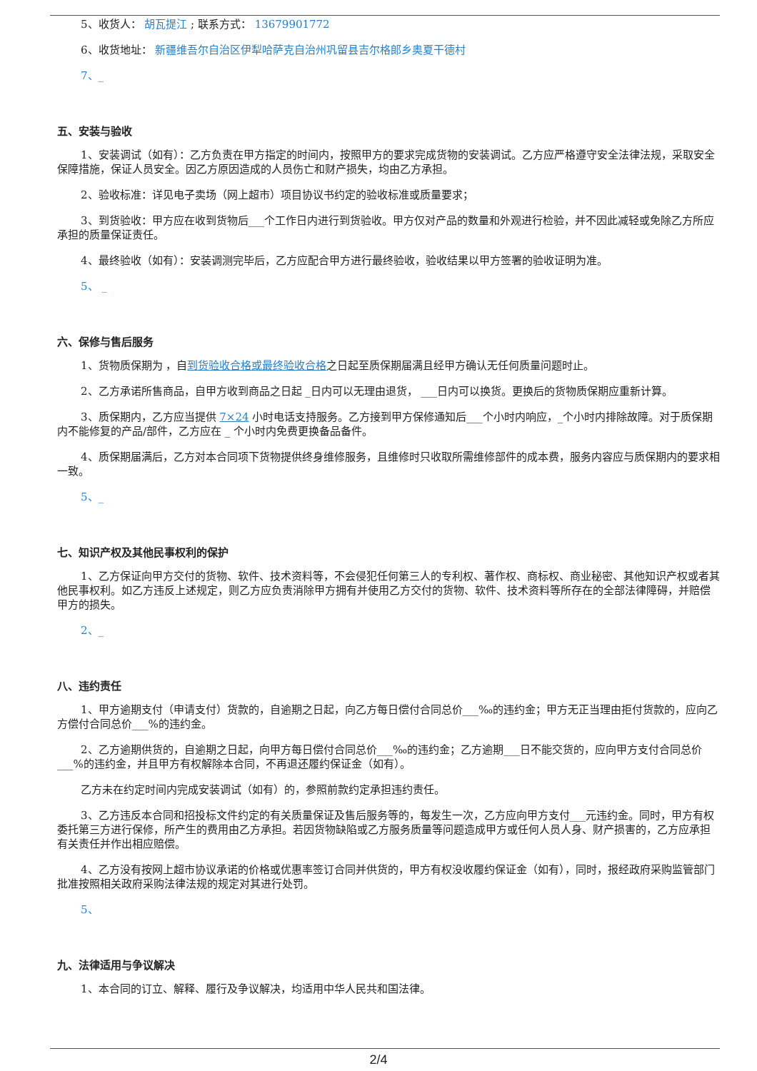5、收货人： 胡瓦提江 ; 联系方式： 13679901772
6、收货地址： 新疆维吾尔自治区伊犁哈萨克自治州巩留县吉尔格郎乡奥夏干德村
7、_
五、安装与验收
1、安装调试（如有）：乙方负责在甲方指定的时间内，按照甲方的要求完成货物的安装调试。乙方应严格遵守安全法律法规，采取安全保障措施，保证人员安全。因乙方原因造成的人员伤亡和财产损失，均由乙方承担。
2、验收标准：详见电子卖场（网上超市）项目协议书约定的验收标准或质量要求；
3、到货验收：甲方应在收到货物后___个工作日内进行到货验收。甲方仅对产品的数量和外观进行检验，并不因此减轻或免除乙方所应承担的质量保证责任。
4、最终验收（如有）：安装调测完毕后，乙方应配合甲方进行最终验收，验收结果以甲方签署的验收证明为准。
5、 _
六、保修与售后服务
1、货物质保期为 ，自到货验收合格或最终验收合格之日起至质保期届满且经甲方确认无任何质量问题时止。
2、乙方承诺所售商品，自甲方收到商品之日起 _日内可以无理由退货， ___日内可以换货。更换后的货物质保期应重新计算。
3、质保期内，乙方应当提供 7×24 小时电话支持服务。乙方接到甲方保修通知后___个小时内响应，_个小时内排除故障。对于质保期内不能修复的产品/部件，乙方应在 _ 个小时内免费更换备品备件。
4、质保期届满后，乙方对本合同项下货物提供终身维修服务，且维修时只收取所需维修部件的成本费，服务内容应与质保期内的要求相一致。
5、_
七、知识产权及其他民事权利的保护
1、乙方保证向甲方交付的货物、软件、技术资料等，不会侵犯任何第三人的专利权、著作权、商标权、商业秘密、其他知识产权或者其他民事权利。如乙方违反上述规定，则乙方应负责消除甲方拥有并使用乙方交付的货物、软件、技术资料等所存在的全部法律障碍，并赔偿甲方的损失。
2、_
八、违约责任
1、甲方逾期支付（申请支付）货款的，自逾期之日起，向乙方每日偿付合同总价___‰的违约金；甲方无正当理由拒付货款的，应向乙方偿付合同总价___%的违约金。
2、乙方逾期供货的，自逾期之日起，向甲方每日偿付合同总价___‰的违约金；乙方逾期___日不能交货的，应向甲方支付合同总价___%的违约金，并且甲方有权解除本合同，不再退还履约保证金（如有）。
乙方未在约定时间内完成安装调试（如有）的，参照前款约定承担违约责任。
3、乙方违反本合同和招投标文件约定的有关质量保证及售后服务等的，每发生一次，乙方应向甲方支付___元违约金。同时，甲方有权委托第三方进行保修，所产生的费用由乙方承担。若因货物缺陷或乙方服务质量等问题造成甲方或任何人员人身、财产损害的，乙方应承担有关责任并作出相应赔偿。
4、乙方没有按网上超市协议承诺的价格或优惠率签订合同并供货的，甲方有权没收履约保证金（如有），同时，报经政府采购监管部门批准按照相关政府采购法律法规的规定对其进行处罚。
5、
九、法律适用与争议解决
1、本合同的订立、解释、履行及争议解决，均适用中华人民共和国法律。
2/4